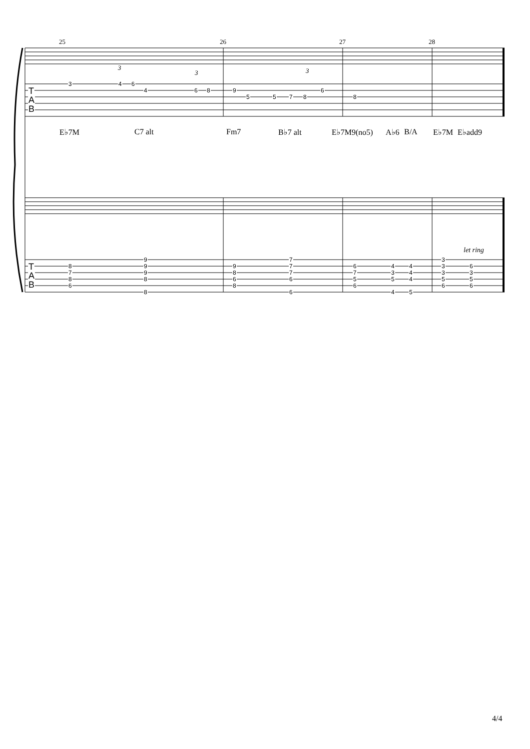25 26 27 28
3
3 3
3 4 6
4 6 8 9
5 5 7 8
6
8
T
A
B
E♭7M C7 alt Fm7 B♭7 alt E♭7M9(no5) A♭6 B/A E♭7M E♭add9
let ring
8
7
8
6
9
9
9
8
8
9
8
6
8
7
7
7
6
6
6
7
5
6
4
3
5
4
4
4
4
5
3
3
3
5
6
6
3
5
6
T
A
B
4/4